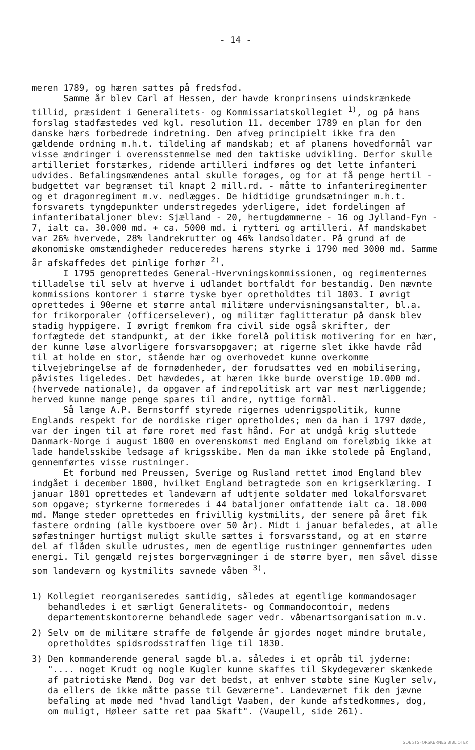- 14 -
meren 1789, og hæren sattes på fredsfod.
Samme år blev Carl af Hessen, der havde kronprinsens uindskrænkede tillid, præsident i Generalitets- og Kommissariatskollegiet <sup>1)</sup>, og på hans forslag stadfæstedes ved kgl. resolution 11. december 1789 en plan for den danske hærs forbedrede indretning. Den afveg principielt ikke fra den gældende ordning m.h.t. tildeling af mandskab; et af planens hovedformål var visse ændringer i overensstemmelse med den taktiske udvikling. Derfor skulle artilleriet forstærkes, ridende artilleri indføres og det lette infanteri udvides. Befalingsmændenes antal skulle forøges, og for at få penge hertil - budgettet var begrænset til knapt 2 mill.rd. - måtte to infanteriregimenter og et dragonregiment m.v. nedlægges. De hidtidige grundsætninger m.h.t. forsvarets tyngdepunkter understregedes yderligere, idet fordelingen af infanteribataljoner blev: Sjælland - 20, hertugdømmerne - 16 og Jylland-Fyn - 7, ialt ca. 30.000 md. + ca. 5000 md. i rytteri og artilleri. Af mandskabet var 26% hvervede, 28% landrekrutter og 46% landsoldater. På grund af de økonomiske omstændigheder reduceredes hærens styrke i 1790 med 3000 md. Samme år afskaffedes det pinlige forhør <sup>2)</sup>.
I 1795 genoprettedes General-Hvervningskommissionen, og regimenternes tilladelse til selv at hverve i udlandet bortfaldt for bestandig. Den nævnte kommissions kontorer i større tyske byer opretholdtes til 1803. I øvrigt oprettedes i 90erne et større antal militære undervisningsanstalter, bl.a. for frikorporaler (officerselever), og militær faglitteratur på dansk blev stadig hyppigere. I øvrigt fremkom fra civil side også skrifter, der forfægtede det standpunkt, at der ikke forelå politisk motivering for en hær, der kunne løse alvorligere forsvarsopgaver; at rigerne slet ikke havde råd til at holde en stor, stående hær og overhovedet kunne overkomme tilvejebringelse af de fornødenheder, der forudsattes ved en mobilisering, påvistes ligeledes. Det hævdedes, at hæren ikke burde overstige 10.000 md. (hvervede nationale), da opgaver af indrepolitisk art var mest nærliggende; herved kunne mange penge spares til andre, nyttige formål.
Så længe A.P. Bernstorff styrede rigernes udenrigspolitik, kunne Englands respekt for de nordiske riger opretholdes; men da han i 1797 døde, var der ingen til at føre roret med fast hånd. For at undgå krig sluttede Danmark-Norge i august 1800 en overenskomst med England om foreløbig ikke at lade handelsskibe ledsage af krigsskibe. Men da man ikke stolede på England, gennemførtes visse rustninger.
Et forbund med Preussen, Sverige og Rusland rettet imod England blev indgået i december 1800, hvilket England betragtede som en krigserklæring. I januar 1801 oprettedes et landeværn af udtjente soldater med lokalforsvaret som opgave; styrkerne formeredes i 44 bataljoner omfattende ialt ca. 18.000 md. Mange steder oprettedes en frivillig kystmilits, der senere på året fik fastere ordning (alle kystboere over 50 år). Midt i januar befaledes, at alle søfæstninger hurtigst muligt skulle sættes i forsvarsstand, og at en større del af flåden skulle udrustes, men de egentlige rustninger gennemførtes uden energi. Til gengæld rejstes borgervægninger i de større byer, men såvel disse som landeværn og kystmilits savnede våben <sup>3)</sup>.
1) Kollegiet reorganiseredes samtidig, således at egentlige kommandosager behandledes i et særligt Generalitets- og Commandocontoir, medens departementskontorerne behandlede sager vedr. våbenartsorganisation m.v.
2) Selv om de militære straffe de følgende år gjordes noget mindre brutale, opretholdtes spidsrodsstraffen lige til 1830.
3) Den kommanderende general sagde bl.a. således i et opråb til jyderne: ".... noget Krudt og nogle Kugler kunne skaffes til Skydegeværer skænkede af patriotiske Mænd. Dog var det bedst, at enhver støbte sine Kugler selv, da ellers de ikke måtte passe til Geværerne". Landeværnet fik den jævne befaling at møde med "hvad landligt Vaaben, der kunde afstedkommes, dog, om muligt, Høleer satte ret paa Skaft". (Vaupell, side 261).
SLÆGTSFORSKERNES BIBLIOTEK